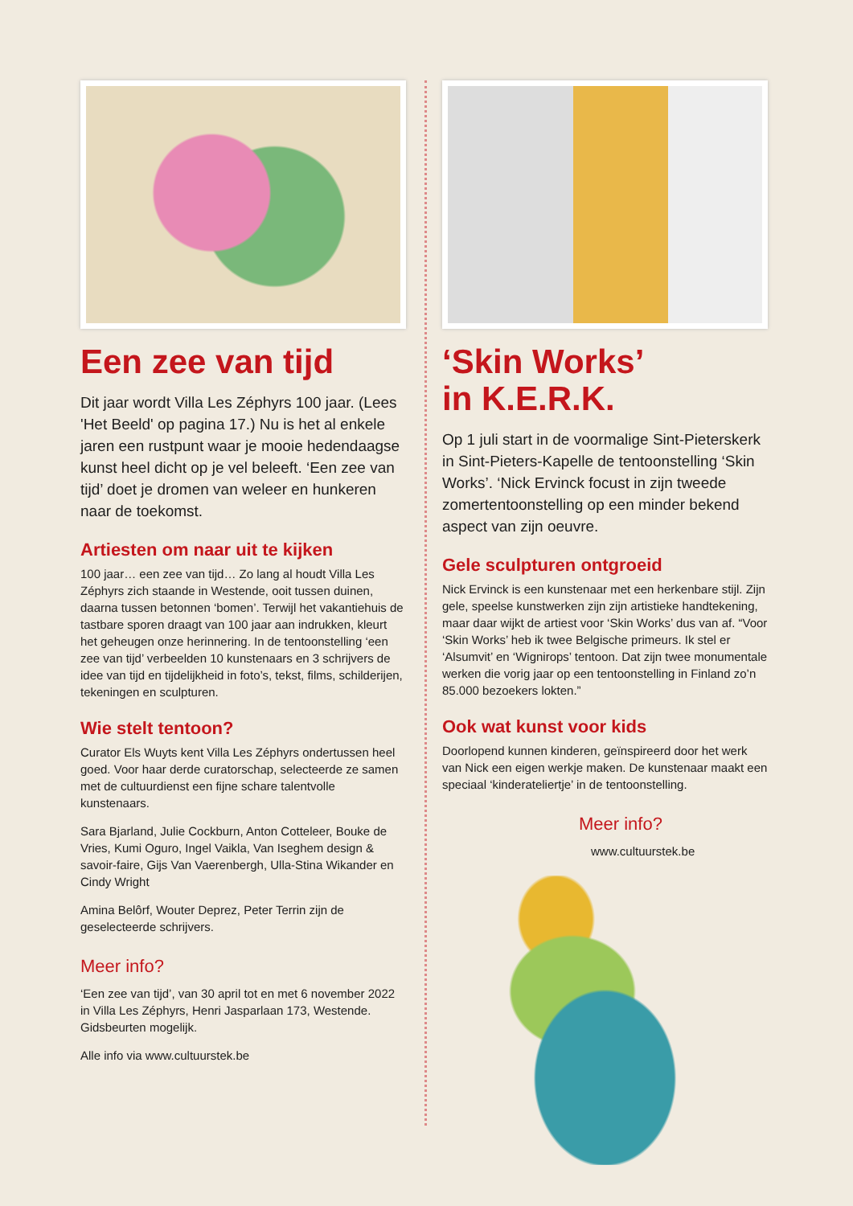Een zee van tijd
Dit jaar wordt Villa Les Zéphyrs 100 jaar. (Lees 'Het Beeld' op pagina 17.) Nu is het al enkele jaren een rustpunt waar je mooie hedendaagse kunst heel dicht op je vel beleeft. ‘Een zee van tijd’ doet je dromen van weleer en hunkeren naar de toekomst.
Artiesten om naar uit te kijken
100 jaar… een zee van tijd… Zo lang al houdt Villa Les Zéphyrs zich staande in Westende, ooit tussen duinen, daarna tussen betonnen ‘bomen’. Terwijl het vakantiehuis de tastbare sporen draagt van 100 jaar aan indrukken, kleurt het geheugen onze herinnering. In de tentoonstelling ‘een zee van tijd’ verbeelden 10 kunstenaars en 3 schrijvers de idee van tijd en tijdelijkheid in foto’s, tekst, films, schilderijen, tekeningen en sculpturen.
Wie stelt tentoon?
Curator Els Wuyts kent Villa Les Zéphyrs ondertussen heel goed. Voor haar derde curatorschap, selecteerde ze samen met de cultuurdienst een fijne schare talentvolle kunstenaars.
Sara Bjarland, Julie Cockburn, Anton Cotteleer, Bouke de Vries, Kumi Oguro, Ingel Vaikla, Van Iseghem design & savoir-faire, Gijs Van Vaerenbergh, Ulla-Stina Wikander en Cindy Wright
Amina Belôrf, Wouter Deprez, Peter Terrin zijn de geselecteerde schrijvers.
Meer info?
‘Een zee van tijd’, van 30 april tot en met 6 november 2022 in Villa Les Zéphyrs, Henri Jasparlaan 173, Westende. Gidsbeurten mogelijk.
Alle info via www.cultuurstek.be
‘Skin Works’
in K.E.R.K.
Op 1 juli start in de voormalige Sint-Pieterskerk in Sint-Pieters-Kapelle de tentoonstelling ‘Skin Works’. ‘Nick Ervinck focust in zijn tweede zomertentoonstelling op een minder bekend aspect van zijn oeuvre.
Gele sculpturen ontgroeid
Nick Ervinck is een kunstenaar met een herkenbare stijl. Zijn gele, speelse kunstwerken zijn zijn artistieke handtekening, maar daar wijkt de artiest voor ‘Skin Works’ dus van af. “Voor ‘Skin Works’ heb ik twee Belgische primeurs. Ik stel er ‘Alsumvit’ en ‘Wignirops’ tentoon. Dat zijn twee monumentale werken die vorig jaar op een tentoonstelling in Finland zo’n 85.000 bezoekers lokten.”
Ook wat kunst voor kids
Doorlopend kunnen kinderen, geïnspireerd door het werk van Nick een eigen werkje maken. De kunstenaar maakt een speciaal ‘kinderateliertje’ in de tentoonstelling.
Meer info?
www.cultuurstek.be